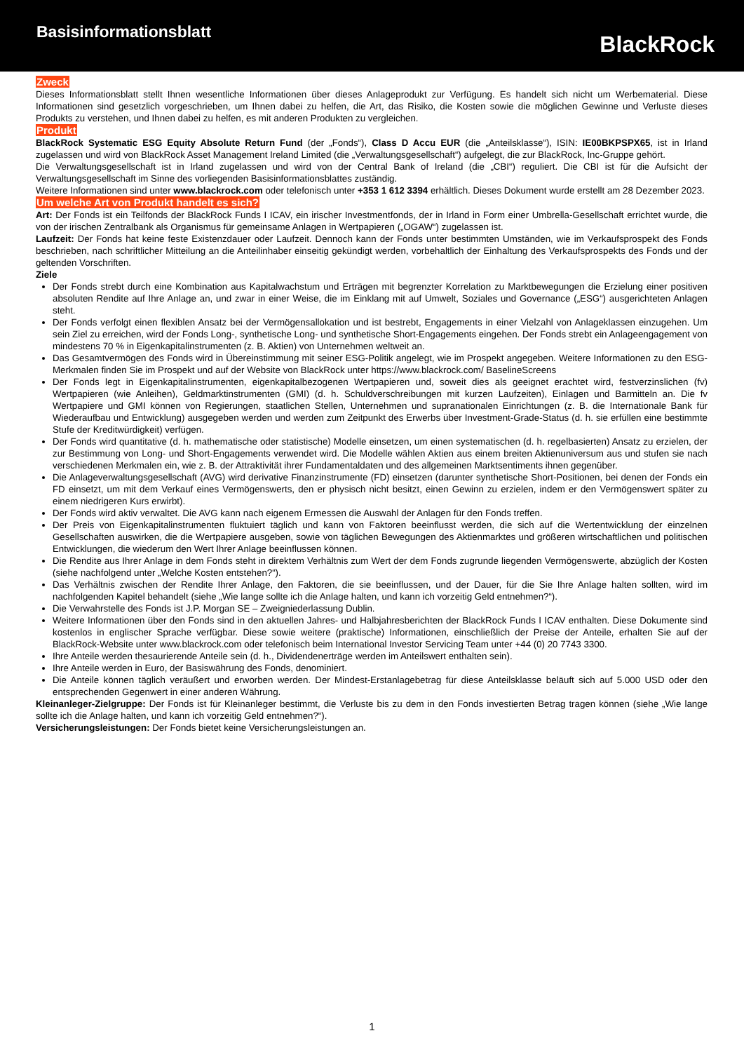Basisinformationsblatt
BlackRock
Zweck
Dieses Informationsblatt stellt Ihnen wesentliche Informationen über dieses Anlageprodukt zur Verfügung. Es handelt sich nicht um Werbematerial. Diese Informationen sind gesetzlich vorgeschrieben, um Ihnen dabei zu helfen, die Art, das Risiko, die Kosten sowie die möglichen Gewinne und Verluste dieses Produkts zu verstehen, und Ihnen dabei zu helfen, es mit anderen Produkten zu vergleichen.
Produkt
BlackRock Systematic ESG Equity Absolute Return Fund (der „Fonds“), Class D Accu EUR (die „Anteilsklasse“), ISIN: IE00BKPSPX65, ist in Irland zugelassen und wird von BlackRock Asset Management Ireland Limited (die „Verwaltungsgesellschaft“) aufgelegt, die zur BlackRock, Inc-Gruppe gehört.
Die Verwaltungsgesellschaft ist in Irland zugelassen und wird von der Central Bank of Ireland (die „CBI“) reguliert. Die CBI ist für die Aufsicht der Verwaltungsgesellschaft im Sinne des vorliegenden Basisinformationsblattes zuständig.
Weitere Informationen sind unter www.blackrock.com oder telefonisch unter +353 1 612 3394 erhältlich. Dieses Dokument wurde erstellt am 28 Dezember 2023.
Um welche Art von Produkt handelt es sich?
Art: Der Fonds ist ein Teilfonds der BlackRock Funds I ICAV, ein irischer Investmentfonds, der in Irland in Form einer Umbrella-Gesellschaft errichtet wurde, die von der irischen Zentralbank als Organismus für gemeinsame Anlagen in Wertpapieren („OGAW“) zugelassen ist.
Laufzeit: Der Fonds hat keine feste Existenzdauer oder Laufzeit. Dennoch kann der Fonds unter bestimmten Umständen, wie im Verkaufsprospekt des Fonds beschrieben, nach schriftlicher Mitteilung an die Anteilinhaber einseitig gekündigt werden, vorbehaltlich der Einhaltung des Verkaufsprospekts des Fonds und der geltenden Vorschriften.
Ziele
Der Fonds strebt durch eine Kombination aus Kapitalwachstum und Erträgen mit begrenzter Korrelation zu Marktbewegungen die Erzielung einer positiven absoluten Rendite auf Ihre Anlage an, und zwar in einer Weise, die im Einklang mit auf Umwelt, Soziales und Governance („ESG“) ausgerichteten Anlagen steht.
Der Fonds verfolgt einen flexiblen Ansatz bei der Vermögensallokation und ist bestrebt, Engagements in einer Vielzahl von Anlageklassen einzugehen. Um sein Ziel zu erreichen, wird der Fonds Long-, synthetische Long- und synthetische Short-Engagements eingehen. Der Fonds strebt ein Anlageengagement von mindestens 70 % in Eigenkapitalinstrumenten (z. B. Aktien) von Unternehmen weltweit an.
Das Gesamtvermögen des Fonds wird in Übereinstimmung mit seiner ESG-Politik angelegt, wie im Prospekt angegeben. Weitere Informationen zu den ESG-Merkmalen finden Sie im Prospekt und auf der Website von BlackRock unter https://www.blackrock.com/ BaselineScreens
Der Fonds legt in Eigenkapitalinstrumenten, eigenkapitalbezogenen Wertpapieren und, soweit dies als geeignet erachtet wird, festverzinslichen (fv) Wertpapieren (wie Anleihen), Geldmarktinstrumenten (GMI) (d. h. Schuldverschreibungen mit kurzen Laufzeiten), Einlagen und Barmitteln an. Die fv Wertpapiere und GMI können von Regierungen, staatlichen Stellen, Unternehmen und supranationalen Einrichtungen (z. B. die Internationale Bank für Wiederaufbau und Entwicklung) ausgegeben werden und werden zum Zeitpunkt des Erwerbs über Investment-Grade-Status (d. h. sie erfüllen eine bestimmte Stufe der Kreditwürdigkeit) verfügen.
Der Fonds wird quantitative (d. h. mathematische oder statistische) Modelle einsetzen, um einen systematischen (d. h. regelbasierten) Ansatz zu erzielen, der zur Bestimmung von Long- und Short-Engagements verwendet wird. Die Modelle wählen Aktien aus einem breiten Aktienuniversum aus und stufen sie nach verschiedenen Merkmalen ein, wie z. B. der Attraktivität ihrer Fundamentaldaten und des allgemeinen Marktsentiments ihnen gegenüber.
Die Anlageverwaltungsgesellschaft (AVG) wird derivative Finanzinstrumente (FD) einsetzen (darunter synthetische Short-Positionen, bei denen der Fonds ein FD einsetzt, um mit dem Verkauf eines Vermögenswerts, den er physisch nicht besitzt, einen Gewinn zu erzielen, indem er den Vermögenswert später zu einem niedrigeren Kurs erwirbt).
Der Fonds wird aktiv verwaltet. Die AVG kann nach eigenem Ermessen die Auswahl der Anlagen für den Fonds treffen.
Der Preis von Eigenkapitalinstrumenten fluktuiert täglich und kann von Faktoren beeinflusst werden, die sich auf die Wertentwicklung der einzelnen Gesellschaften auswirken, die die Wertpapiere ausgeben, sowie von täglichen Bewegungen des Aktienmarktes und größeren wirtschaftlichen und politischen Entwicklungen, die wiederum den Wert Ihrer Anlage beeinflussen können.
Die Rendite aus Ihrer Anlage in dem Fonds steht in direktem Verhältnis zum Wert der dem Fonds zugrunde liegenden Vermögenswerte, abzüglich der Kosten (siehe nachfolgend unter „Welche Kosten entstehen?“).
Das Verhältnis zwischen der Rendite Ihrer Anlage, den Faktoren, die sie beeinflussen, und der Dauer, für die Sie Ihre Anlage halten sollten, wird im nachfolgenden Kapitel behandelt (siehe „Wie lange sollte ich die Anlage halten, und kann ich vorzeitig Geld entnehmen?“).
Die Verwahrstelle des Fonds ist J.P. Morgan SE – Zweigniederlassung Dublin.
Weitere Informationen über den Fonds sind in den aktuellen Jahres- und Halbjahresberichten der BlackRock Funds I ICAV enthalten. Diese Dokumente sind kostenlos in englischer Sprache verfügbar. Diese sowie weitere (praktische) Informationen, einschließlich der Preise der Anteile, erhalten Sie auf der BlackRock-Website unter www.blackrock.com oder telefonisch beim International Investor Servicing Team unter +44 (0) 20 7743 3300.
Ihre Anteile werden thesaurierende Anteile sein (d. h., Dividendenerträge werden im Anteilswert enthalten sein).
Ihre Anteile werden in Euro, der Basiswährung des Fonds, denominiert.
Die Anteile können täglich veräußert und erworben werden. Der Mindest-Erstanlagebetrag für diese Anteilsklasse beläuft sich auf 5.000 USD oder den entsprechenden Gegenwert in einer anderen Währung.
Kleinanleger-Zielgruppe: Der Fonds ist für Kleinanleger bestimmt, die Verluste bis zu dem in den Fonds investierten Betrag tragen können (siehe „Wie lange sollte ich die Anlage halten, und kann ich vorzeitig Geld entnehmen?“).
Versicherungsleistungen: Der Fonds bietet keine Versicherungsleistungen an.
1